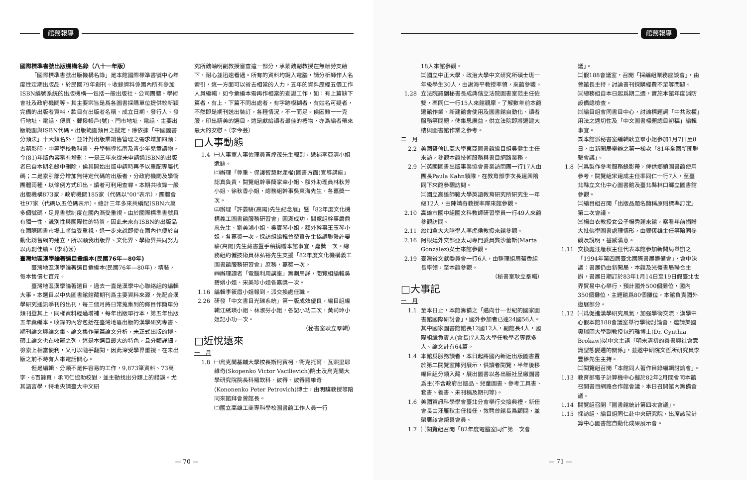館務報導
國際標準書號出版機構名錄（八十一年版）
「國際標準書號出版機構名錄」是本館國際標準書號中心年度性定期出版品，於民國79年創刊。收錄資料係國內所有參加ISBN編號系統的出版機構──包括一般出版社、公司團體、學術會社及政府機關等。其主要宗旨是爲各圖書採購單位提供較新穎完備的出版者資料，款目有出版者名稱、成立日期、發行人、發行地址、電話、傳真、郵撥帳戶(號)、門市地址、電話、主要出版範圍與ISBN代碼。出版範圍類目之擬定，除依據「中國圖書分類法」十大類名外，並針對出版業銷售管理之需求增加四類：古籍影印、中等學校教科書、升學輔導指南及青少年兒童讀物。今(81)年版內容稍有增刪：一是三年來從未申請過ISBN的出版者已自本期名錄中刪除，俟其開始出版申請時再予以重配專屬代碼；二是索引部分增加無特定代碼的出版者，分政府機關及學術團體兩種，以條例方式印出，讀者可利用查尋。本期共收錄一般出版機構873家，政府機關185家（代碼以"00"表示），團體會社97家（代碼以五位碼表示）。總計三年多來共編配ISBN六萬多個號碼，足見書號制度在國內漸受重視。由於國際標準書號具有獨一性、識別性與國際性的特質，因此未來有ISBN的出版品在國際圖書市場上將益受重視，退一步來說即使在國內也便於自動化銷售網的建立，所以願我出版界、文化界、學術界共同努力以再創佳績。（李莉茜）
臺灣地區漢學論著選目彙編本(民國76年—80年)
臺灣地區漢學論著選目彙編本(民國76年—80年)，精裝，每本售價七百元。
臺灣地區漢學論著選目，過去一直是漢學中心聯絡組的編輯大事。本選目以中央圖書館館藏期刊爲主要資料來源，先配合漢學研究通訊季刊的出刊，每三個月將日常蒐集到的條目作簡單分類刊登其上，同樣資料經過增補，每年出版單行本，第五年出版五年彙編本。收錄的內容包括在臺灣地區出版的漢學研究專書、期刊論文與論文集。論文集作單篇論文分析，未正式出版的博、碩士論文也在收羅之列，這是本選目最大的特色，且分類詳細，檢索上相當便利，又可以隨手翻閱，因此深受學界重視，在未出版之前不時有人來電話關心。
但是編輯、分類不是件容易的工作，9,873筆資料、73萬字、6百餘頁，承同仁協助校對，並主動找出分類上的錯誤。尤其語言學，特地央請臺大中文研
究所魏岫明副教授審查這一部分，承蒙魏副教授在無酬勞支給下，耐心並迅速看過。所有的資料均鍵入電腦，請分析師作人名索引，這一方面可以省去相當的人力。五年的資料歷經五個工作人員編輯，如今彙編本需再作相當的查證工作，如：有上篇缺下篇者，有上、下篇不同出處者，有字跡模糊者，有姓名可疑者，不然即是期刊送出裝訂，各種情況，不一而足。俟困難一一克服，印出精美的選目，這是獻給讀者最佳的禮物，亦爲編者帶來最大的安慰。（李今芸）
□人事動態
1.4 ㈠人事室人事佐理員黃煌茂先生報到，遞補李亞清小姐遺缺。
㈡辦理「尊重、保護智慧財產權(圖書方面)宣導講座」認真負責，閱覽組幹事簡家幸小姐、額外助理員林秋芳小姐、徐秋香小姐，總務組幹事吳東海先生，各嘉獎一次。
㈢辦理「許晏駢(高陽)先生紀念展」暨「82年度文化機構義工圖書館服務研習會」圓滿成功，閱覽組幹事嚴鼎忠先生、劉美鴻小姐、吳寶琴小姐，額外幹事王玉琴小姐，各嘉獎一次。採訪組編輯曾堃賢先生協調聯繫許晏駢(高陽)先生藏書暨手稿捐贈本館事宜，嘉獎一次。總務組約僱技術員林弘裕先生支援「82年度文化機構義工圖書館服務研習會」庶務，嘉獎一次。
㈣辦理讀者「電腦利用講座」籌劃周詳，閱覽組編輯吳碧娟小姐、宋美珍小姐各嘉獎一次。
1.16 編輯李筱眉小姐報到，派交換處任職。
2.26 研發「中文書目光碟系統」第一版成效優良，編目組編輯江綉瑛小姐、林淑芬小姐，各記小功二次，黃莉玲小姐記小功一次。
（秘書室耿立羣輯）
□近悅遠來
一　月
1.8 ㈠烏克蘭基輔大學校長斯柯賓柯．衛克托爾．瓦熙里耶維奇(Skopenko Victor Vacilievich)院士及烏克蘭大學研究院院長科羅欽科．彼得．彼得羅維奇(Kononenko Peter Petrovich)博士，由明驥教授等陪同來館拜會曾館長。
㈡國立高雄工商專科學校圖書館工作人員一行
— 70 —
館務報導
18人來館參觀。
㈢國立中正大學、政治大學中文研究所碩士班一年級學生30人，由謝海平教授率領，來館參觀。
1.28 立法院羅副秘書長成典偕立法院圖書室范主任佐雙，率同仁一行15人來館觀摩，了解數年前本館遷館作業、新建館舍使用及圖書館自動化、讀者服務等問題，俾集思廣益，供立法院即將遷建大樓與圖書館作業之參考。
二　月
2.2 美國哥倫比亞大學東亞圖書館編目組吳健生主任來訪，參觀本館技術服務與書目網路業務。
2.9 ㈠英國圖書出版事業協會書業訪問團一行17人由團長Paula Kahn領隊，在教育部李次長建興陪同下來館參觀訪問。
㈡國立高雄師範大學英語教育研究所研究生一年級12人，由陳靖奇教授率隊來館參觀。
2.10 高雄市國中組國文科教師研習學員一行49人來館參觀訪問。
2.11 旅加拿大大陸學人李虎侯教授來館參觀。
2.16 阿根廷外交部亞太司專門委員龔沙蕾斯(Marta González)女士來館參觀。
2.19 臺灣省文獻委員會一行6人，由整理組周菊香組長率領，至本館參觀。
（秘書室耿立羣輯）
□大事記
一　月
1.1 至本日止，本館籌備之「邁向廿一世紀的國家圖書館國際研討會」，國外參加者已達24國56人。其中國家圖書館館長12國12人，副館長4人，國際組織負責人(會長)7人及大學任教學者專家多人。論文計有64篇。
1.4 本館爲服務讀者，本日起將國內新近出版圖書置於第二閱覽室陳列展示，供讀者閱覽，半年後移編目組分類入藏，展出圖書以各出版社呈繳圖書爲主(不含政府出版品、兒童圖書、參考工具書、套書、善書、未刊稿及期刊等)。
1.6 美國資訊科學學會臺北分會舉行交接典禮，新任會長由汪雁秋主任接任，敦聘曾館長爲顧問，並榮膺該會榮譽會員。
1.7 ㈠閱覽組召開「82年度電腦室同仁第一次會
議」。
㈡假188會議室，召開「採編組業務座談會」，由曾館長主持，討論書刊採購經費不足等問題。
㈢總務組自本日起爲期二週，實施本館年度消防設備總檢查。
㈣編目組會同書目中心，討論標題詞「中共政權」用法之適切性及「中文圖書標題總目初稿」編輯事宜。
㈤本館派秘書室編輯耿立羣小姐參加1月7日至8日，由新聞局舉辦之第一梯次「81年全國新聞聯繫會議」。
1.8 ㈠爲製作參考服務錄影帶，俾供鄉鎮圖書館使用參考，閱覽組宋建成主任率同仁一行7人，至臺北縣立文化中心圖書館及臺北縣林口鄉立圖書館參觀。
㈡編目組召開「出版品題名簡稱原則標準訂定」第二次會議。
㈢楊白衣教授女公子楊秀蓮來館，察看年前捐贈大批佛學圖書處理情形，由鄭恆雄主任等陪同參觀及說明，甚感滿意。
1.11 交換處汪雁秋主任代表本館參加新聞局舉辦之「1994年第四屆臺北國際書展籌備會」，會中決議：書展仍由新聞局、本館及光復書局聯合主辦，書展日期訂於83年1月14日至19日假臺北世界貿易中心舉行，預計國外500個攤位，國內350個攤位，主題館爲80個攤位，本館負責國外邀展部分。
1.12 ㈠爲促進漢學研究風氣，加强學術交流，漢學中心假本館188會議室舉行學術討論會，邀請美國奧瑞岡大學副教授包筠雅博士(Dr. Cynthia Brokaw)以中文主講「明末清初的善書與社會意識型態變遷的關係」，並邀中研院文哲所研究員李豐楙先生主持。
㈡閱覽組召開「本館同人著作目錄編輯討論會」。
1.13 教育部電子計算機中心擬於82年2月間會同本館召開書目網路合作館會議，本日召開館內籌備會議。
1.14 閱覽組召開「圖書館統計第四次會議」。
1.15 採訪組、編目組同仁赴中央研究院，出席該院計算中心圖書館自動化成果展示會。
— 71 —